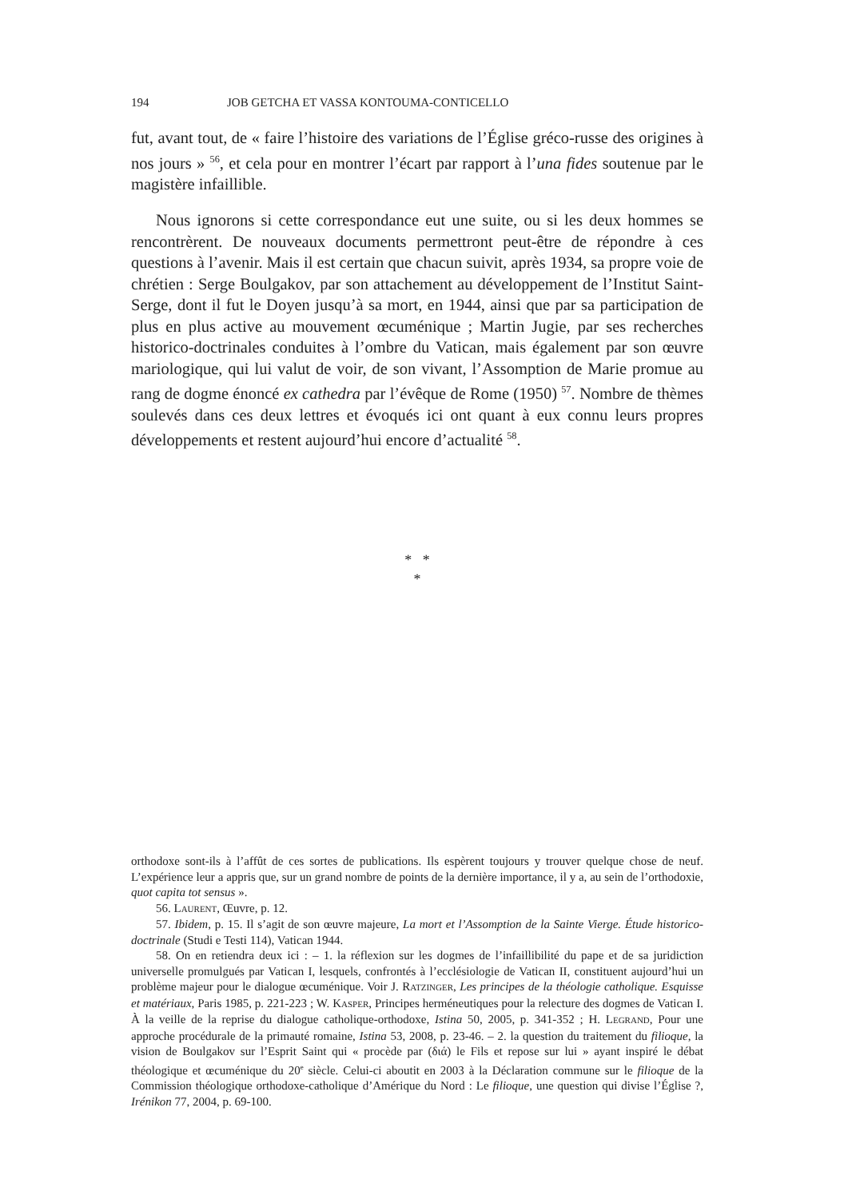194 JOB GETCHA ET VASSA KONTOUMA-CONTICELLO
fut, avant tout, de « faire l’histoire des variations de l’Église gréco-russe des origines à nos jours » <sup>56</sup>, et cela pour en montrer l’écart par rapport à l’una fides soutenue par le magistère infaillible.
Nous ignorons si cette correspondance eut une suite, ou si les deux hommes se rencontrèrent. De nouveaux documents permettront peut-être de répondre à ces questions à l’avenir. Mais il est certain que chacun suivit, après 1934, sa propre voie de chrétien : Serge Boulgakov, par son attachement au développement de l’Institut Saint-Serge, dont il fut le Doyen jusqu’à sa mort, en 1944, ainsi que par sa participation de plus en plus active au mouvement œcuménique ; Martin Jugie, par ses recherches historico-doctrinales conduites à l’ombre du Vatican, mais également par son œuvre mariologique, qui lui valut de voir, de son vivant, l’Assomption de Marie promue au rang de dogme énoncé ex cathedra par l’évêque de Rome (1950) <sup>57</sup>. Nombre de thèmes soulevés dans ces deux lettres et évoqués ici ont quant à eux connu leurs propres développements et restent aujourd’hui encore d’actualité <sup>58</sup>.
* *
*
orthodoxe sont-ils à l’affût de ces sortes de publications. Ils espèrent toujours y trouver quelque chose de neuf. L’expérience leur a appris que, sur un grand nombre de points de la dernière importance, il y a, au sein de l’orthodoxie, quot capita tot sensus ».
56. LAURENT, Œuvre, p. 12.
57. Ibidem, p. 15. Il s’agit de son œuvre majeure, La mort et l’Assomption de la Sainte Vierge. Étude historico-doctrinale (Studi e Testi 114), Vatican 1944.
58. On en retiendra deux ici : – 1. la réflexion sur les dogmes de l’infaillibilité du pape et de sa juridiction universelle promulgués par Vatican I, lesquels, confrontés à l’ecclésiologie de Vatican II, constituent aujourd’hui un problème majeur pour le dialogue œcuménique. Voir J. RATZINGER, Les principes de la théologie catholique. Esquisse et matériaux, Paris 1985, p. 221-223 ; W. KASPER, Principes herméneutiques pour la relecture des dogmes de Vatican I. À la veille de la reprise du dialogue catholique-orthodoxe, Istina 50, 2005, p. 341-352 ; H. LEGRAND, Pour une approche procédurale de la primauté romaine, Istina 53, 2008, p. 23-46. – 2. la question du traitement du filioque, la vision de Boulgakov sur l’Esprit Saint qui « procède par (διά) le Fils et repose sur lui » ayant inspiré le débat théologique et œcuménique du 20<sup>e</sup> siècle. Celui-ci aboutit en 2003 à la Déclaration commune sur le filioque de la Commission théologique orthodoxe-catholique d’Amérique du Nord : Le filioque, une question qui divise l’Église ?, Irénikon 77, 2004, p. 69-100.